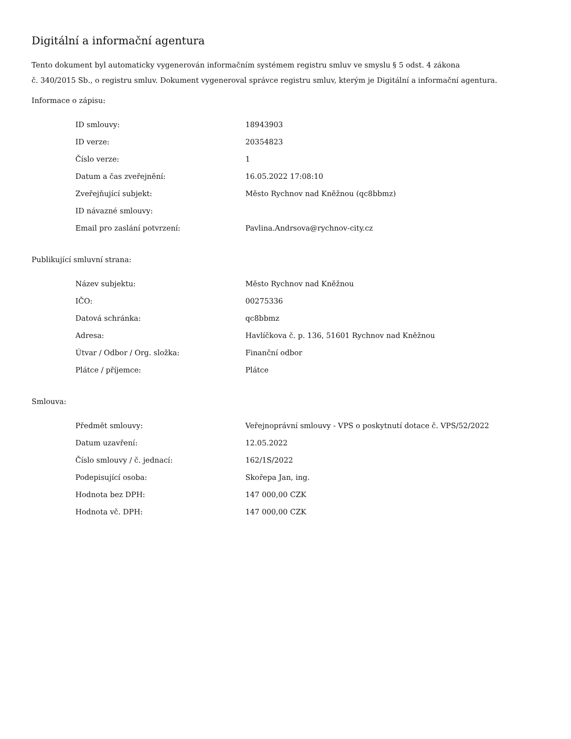Digitální a informační agentura
Tento dokument byl automaticky vygenerován informačním systémem registru smluv ve smyslu § 5 odst. 4 zákona
č. 340/2015 Sb., o registru smluv. Dokument vygeneroval správce registru smluv, kterým je Digitální a informační agentura.
Informace o zápisu:
| ID smlouvy: | 18943903 |
| ID verze: | 20354823 |
| Číslo verze: | 1 |
| Datum a čas zveřejnění: | 16.05.2022 17:08:10 |
| Zveřejňující subjekt: | Město Rychnov nad Kněžnou (qc8bbmz) |
| ID návazné smlouvy: | |
| Email pro zaslání potvrzení: | Pavlina.Andrsova@rychnov-city.cz |
Publikující smluvní strana:
| Název subjektu: | Město Rychnov nad Kněžnou |
| IČO: | 00275336 |
| Datová schránka: | qc8bbmz |
| Adresa: | Havlíčkova č. p. 136, 51601 Rychnov nad Kněžnou |
| Útvar / Odbor / Org. složka: | Finanční odbor |
| Plátce / příjemce: | Plátce |
Smlouva:
| Předmět smlouvy: | Veřejnoprávní smlouvy - VPS o poskytnutí dotace č. VPS/52/2022 |
| Datum uzavření: | 12.05.2022 |
| Číslo smlouvy / č. jednací: | 162/1S/2022 |
| Podepisující osoba: | Skořepa Jan, ing. |
| Hodnota bez DPH: | 147 000,00 CZK |
| Hodnota vč. DPH: | 147 000,00 CZK |